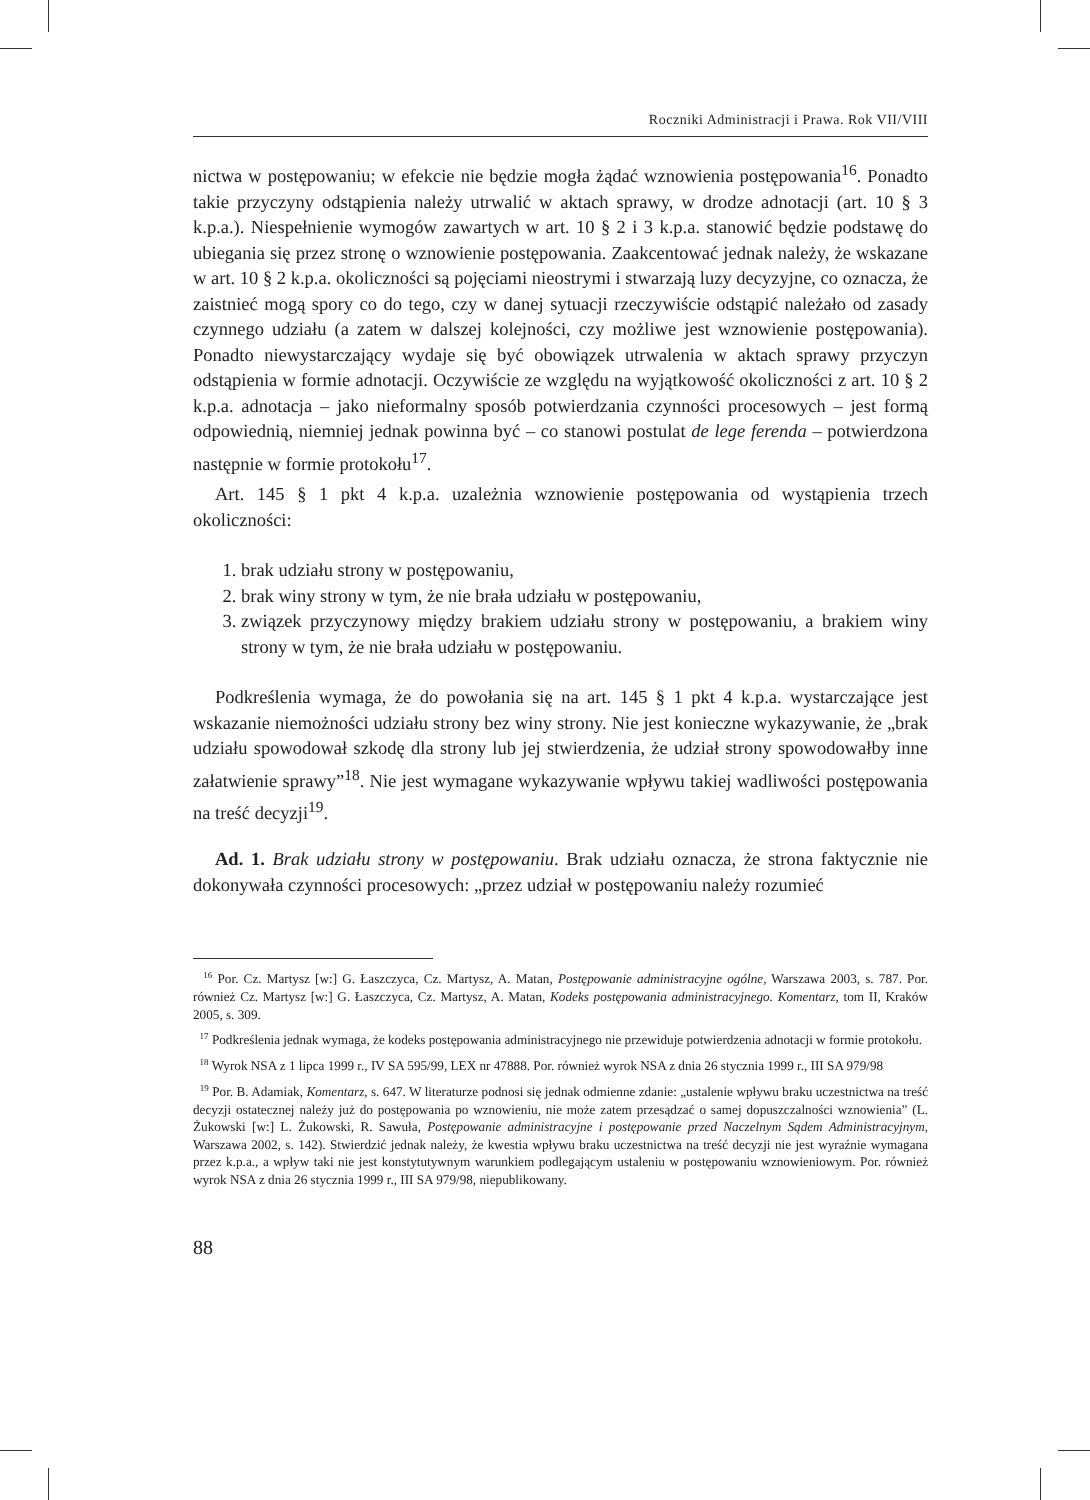Roczniki Administracji i Prawa. Rok VII/VIII
nictwa w postępowaniu; w efekcie nie będzie mogła żądać wznowienia postępowania<sup>16</sup>. Ponadto takie przyczyny odstąpienia należy utrwalić w aktach sprawy, w drodze adnotacji (art. 10 § 3 k.p.a.). Niespełnienie wymogów zawartych w art. 10 § 2 i 3 k.p.a. stanowić będzie podstawę do ubiegania się przez stronę o wznowienie postępowania. Zaakcentować jednak należy, że wskazane w art. 10 § 2 k.p.a. okoliczności są pojęciami nieostrymi i stwarzają luzy decyzyjne, co oznacza, że zaistnieć mogą spory co do tego, czy w danej sytuacji rzeczywiście odstąpić należało od zasady czynnego udziału (a zatem w dalszej kolejności, czy możliwe jest wznowienie postępowania). Ponadto niewystarczający wydaje się być obowiązek utrwalenia w aktach sprawy przyczyn odstąpienia w formie adnotacji. Oczywiście ze względu na wyjątkowość okoliczności z art. 10 § 2 k.p.a. adnotacja – jako nieformalny sposób potwierdzania czynności procesowych – jest formą odpowiednią, niemniej jednak powinna być – co stanowi postulat de lege ferenda – potwierdzona następnie w formie protokołu<sup>17</sup>.
Art. 145 § 1 pkt 4 k.p.a. uzależnia wznowienie postępowania od wystąpienia trzech okoliczności:
1. brak udziału strony w postępowaniu,
2. brak winy strony w tym, że nie brała udziału w postępowaniu,
3. związek przyczynowy między brakiem udziału strony w postępowaniu, a brakiem winy strony w tym, że nie brała udziału w postępowaniu.
Podkreślenia wymaga, że do powołania się na art. 145 § 1 pkt 4 k.p.a. wystarczające jest wskazanie niemożności udziału strony bez winy strony. Nie jest konieczne wykazywanie, że „brak udziału spowodował szkodę dla strony lub jej stwierdzenia, że udział strony spowodowałby inne załatwienie sprawy”<sup>18</sup>. Nie jest wymagane wykazywanie wpływu takiej wadliwości postępowania na treść decyzji<sup>19</sup>.
Ad. 1. Brak udziału strony w postępowaniu. Brak udziału oznacza, że strona faktycznie nie dokonywała czynności procesowych: „przez udział w postępowaniu należy rozumieć
<sup>16</sup> Por. Cz. Martysz [w:] G. Łaszczyca, Cz. Martysz, A. Matan, Postępowanie administracyjne ogólne, Warszawa 2003, s. 787. Por. również Cz. Martysz [w:] G. Łaszczyca, Cz. Martysz, A. Matan, Kodeks postępowania administracyjnego. Komentarz, tom II, Kraków 2005, s. 309.
<sup>17</sup> Podkreślenia jednak wymaga, że kodeks postępowania administracyjnego nie przewiduje potwierdzenia adnotacji w formie protokołu.
<sup>18</sup> Wyrok NSA z 1 lipca 1999 r., IV SA 595/99, LEX nr 47888. Por. również wyrok NSA z dnia 26 stycznia 1999 r., III SA 979/98
<sup>19</sup> Por. B. Adamiak, Komentarz, s. 647. W literaturze podnosi się jednak odmienne zdanie: „ustalenie wpływu braku uczestnictwa na treść decyzji ostatecznej należy już do postępowania po wznowieniu, nie może zatem przesądzać o samej dopuszczalności wznowienia” (L. Żukowski [w:] L. Żukowski, R. Sawuła, Postępowanie administracyjne i postępowanie przed Naczelnym Sądem Administracyjnym, Warszawa 2002, s. 142). Stwierdzić jednak należy, że kwestia wpływu braku uczestnictwa na treść decyzji nie jest wyraźnie wymagana przez k.p.a., a wpływ taki nie jest konstytutywnym warunkiem podlegającym ustaleniu w postępowaniu wznowieniowym. Por. również wyrok NSA z dnia 26 stycznia 1999 r., III SA 979/98, niepublikowany.
88